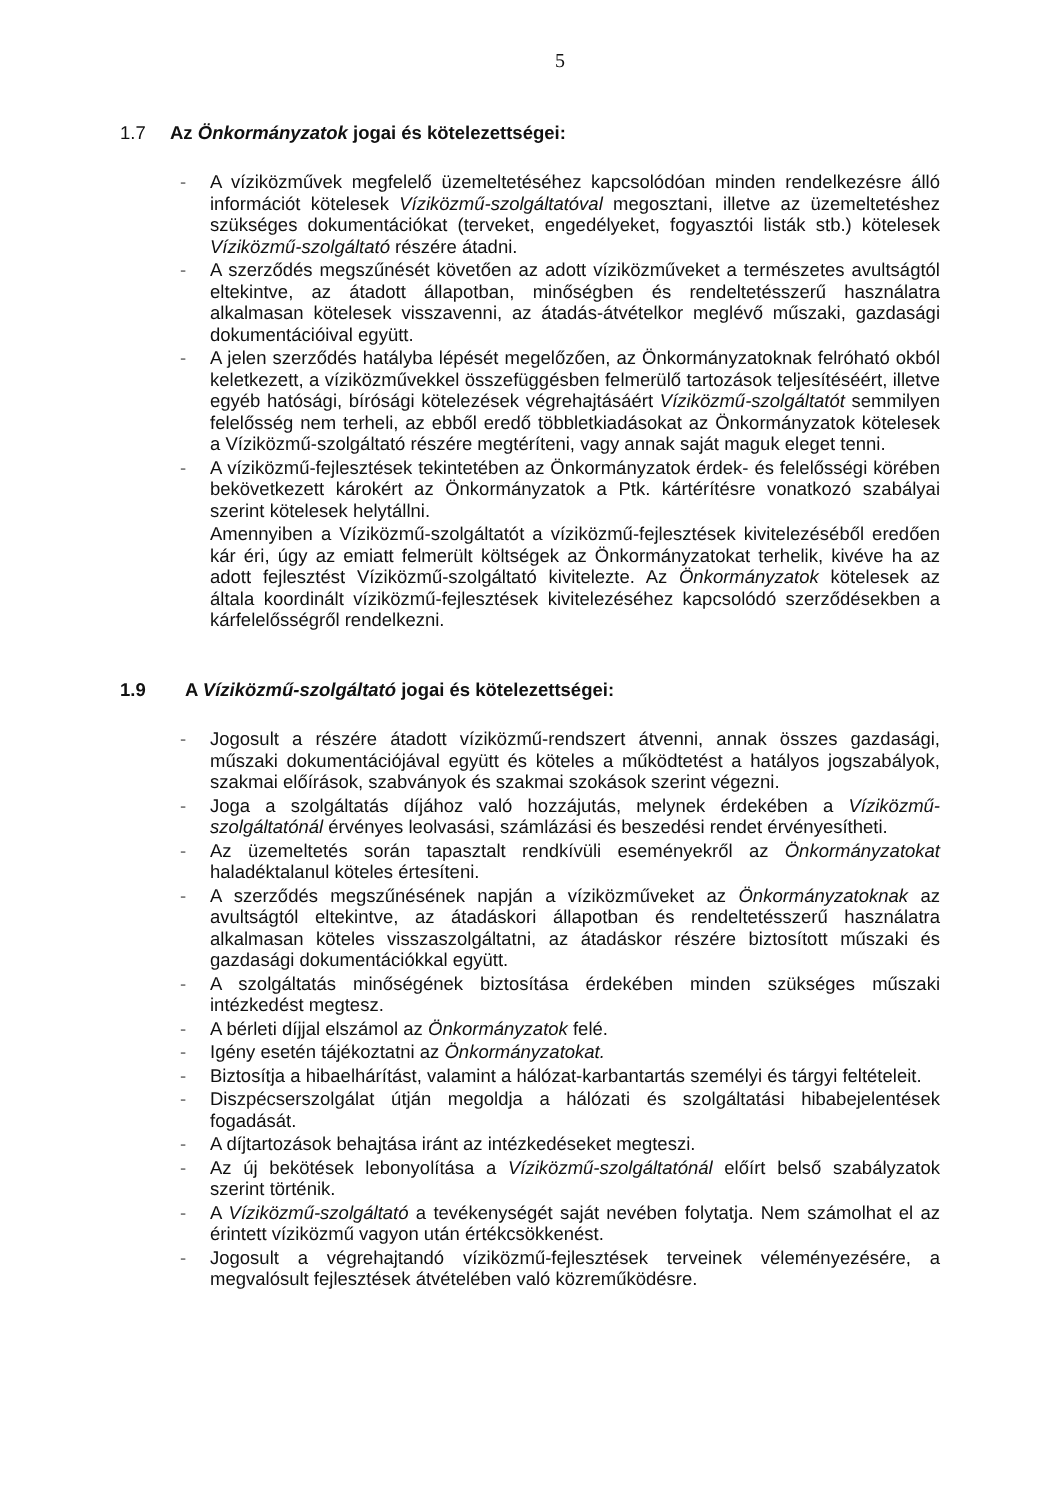5
1.7 Az Önkormányzatok jogai és kötelezettségei:
- A víziközművek megfelelő üzemeltetéséhez kapcsolódóan minden rendelkezésre álló információt kötelesek Víziközmű-szolgáltatóval megosztani, illetve az üzemeltetéshez szükséges dokumentációkat (terveket, engedélyeket, fogyasztói listák stb.) kötelesek Víziközmű-szolgáltató részére átadni.
- A szerződés megszűnését követően az adott víziközműveket a természetes avultságtól eltekintve, az átadott állapotban, minőségben és rendeltetésszerű használatra alkalmasan kötelesek visszavenni, az átadás-átvételkor meglévő műszaki, gazdasági dokumentációival együtt.
- A jelen szerződés hatályba lépését megelőzően, az Önkormányzatoknak felróható okból keletkezett, a víziközművekkel összefüggésben felmerülő tartozások teljesítéséért, illetve egyéb hatósági, bírósági kötelezések végrehajtásáért Víziközmű-szolgáltatót semmilyen felelősség nem terheli, az ebből eredő többletkiadásokat az Önkormányzatok kötelesek a Víziközmű-szolgáltató részére megtéríteni, vagy annak saját maguk eleget tenni.
- A víziközmű-fejlesztések tekintetében az Önkormányzatok érdek- és felelősségi körében bekövetkezett károkért az Önkormányzatok a Ptk. kártérítésre vonatkozó szabályai szerint kötelesek helytállni.
Amennyiben a Víziközmű-szolgáltatót a víziközmű-fejlesztések kivitelezéséből eredően kár éri, úgy az emiatt felmerült költségek az Önkormányzatokat terhelik, kivéve ha az adott fejlesztést Víziközmű-szolgáltató kivitelezte. Az Önkormányzatok kötelesek az általa koordinált víziközmű-fejlesztések kivitelezéséhez kapcsolódó szerződésekben a kárfelelősségről rendelkezni.
1.9 A Víziközmű-szolgáltató jogai és kötelezettségei:
- Jogosult a részére átadott víziközmű-rendszert átvenni, annak összes gazdasági, műszaki dokumentációjával együtt és köteles a működtetést a hatályos jogszabályok, szakmai előírások, szabványok és szakmai szokások szerint végezni.
- Joga a szolgáltatás díjához való hozzájutás, melynek érdekében a Víziközmű-szolgáltatónál érvényes leolvasási, számlázási és beszedési rendet érvényesítheti.
- Az üzemeltetés során tapasztalt rendkívüli eseményekről az Önkormányzatokat haladéktalanul köteles értesíteni.
- A szerződés megszűnésének napján a víziközműveket az Önkormányzatoknak az avultságtól eltekintve, az átadáskori állapotban és rendeltetésszerű használatra alkalmasan köteles visszaszolgáltatni, az átadáskor részére biztosított műszaki és gazdasági dokumentációkkal együtt.
- A szolgáltatás minőségének biztosítása érdekében minden szükséges műszaki intézkedést megtesz.
- A bérleti díjjal elszámol az Önkormányzatok felé.
- Igény esetén tájékoztatni az Önkormányzatokat.
- Biztosítja a hibaelhárítást, valamint a hálózat-karbantartás személyi és tárgyi feltételeit.
- Diszpécserszolgálat útján megoldja a hálózati és szolgáltatási hibabejelentések fogadását.
- A díjtartozások behajtása iránt az intézkedéseket megteszi.
- Az új bekötések lebonyolítása a Víziközmű-szolgáltatónál előírt belső szabályzatok szerint történik.
- A Víziközmű-szolgáltató a tevékenységét saját nevében folytatja. Nem számolhat el az érintett víziközmű vagyon után értékcsökkenést.
- Jogosult a végrehajtandó víziközmű-fejlesztések terveinek véleményezésére, a megvalósult fejlesztések átvételében való közreműködésre.